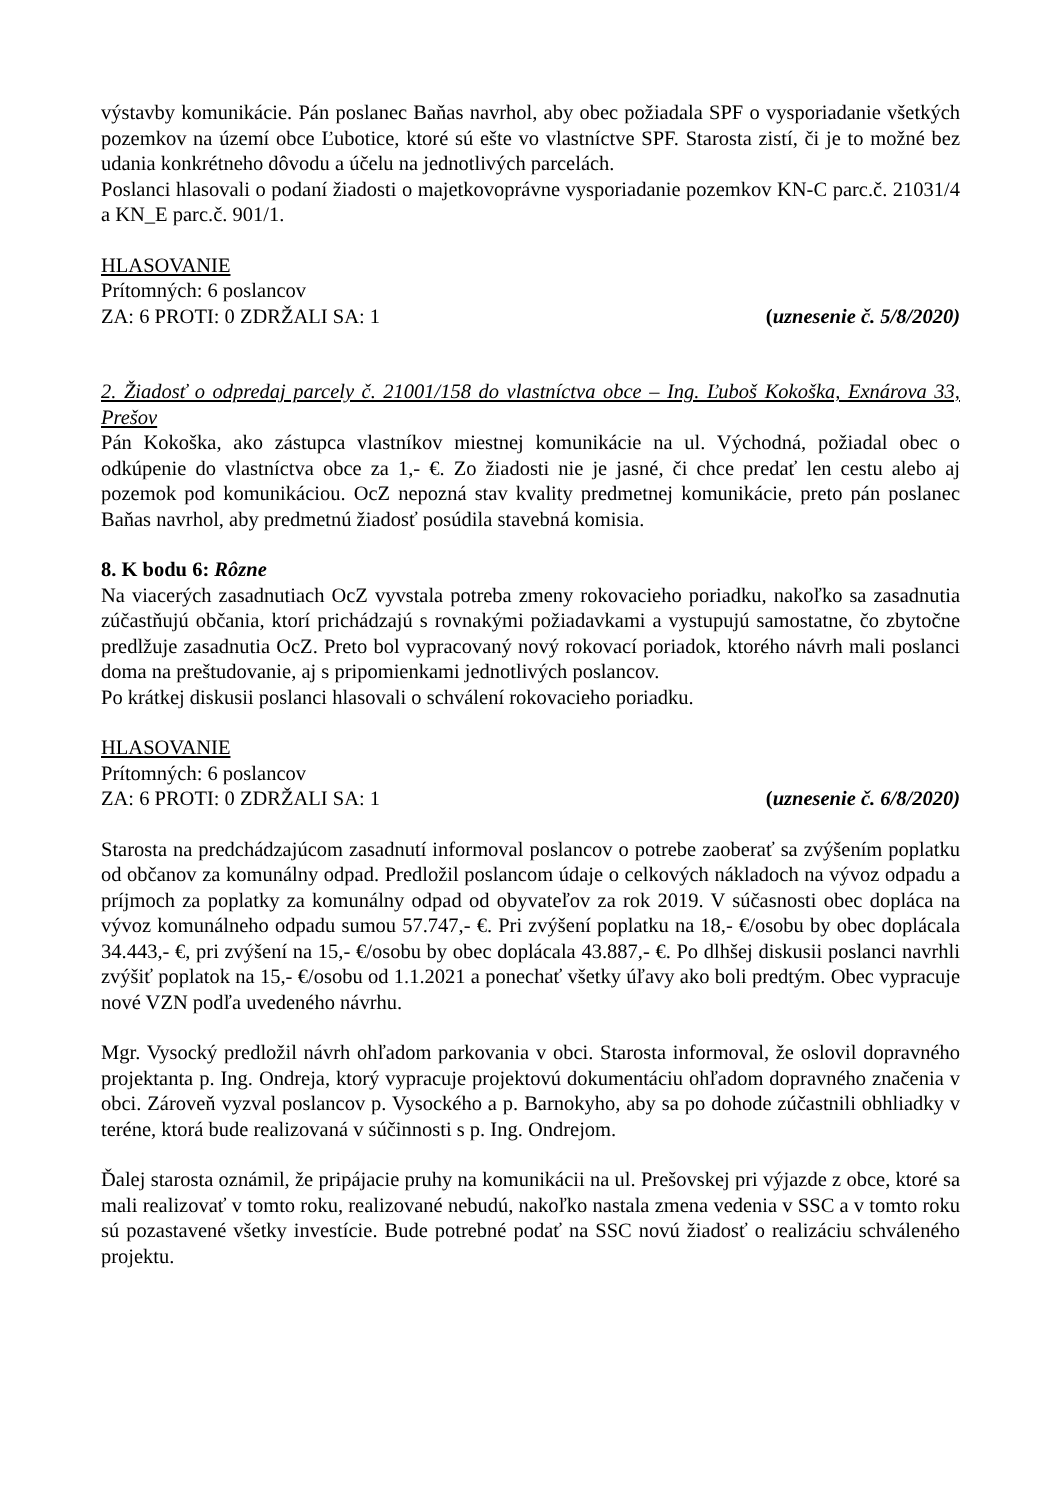výstavby komunikácie. Pán poslanec Baňas navrhol, aby obec požiadala SPF o vysporiadanie všetkých pozemkov na území obce Ľubotice, ktoré sú ešte vo vlastníctve SPF. Starosta zistí, či je to možné bez udania konkrétneho dôvodu a účelu na jednotlivých parcelách.
Poslanci hlasovali o podaní žiadosti o majetkovoprávne vysporiadanie pozemkov KN-C parc.č. 21031/4 a KN_E parc.č. 901/1.
HLASOVANIE
Prítomných: 6 poslancov
ZA: 6 PROTI: 0 ZDRŽALI SA: 1 (uznesenie č. 5/8/2020)
2. Žiadosť o odpredaj parcely č. 21001/158 do vlastníctva obce – Ing. Ľuboš Kokoška, Exnárova 33, Prešov
Pán Kokoška, ako zástupca vlastníkov miestnej komunikácie na ul. Východná, požiadal obec o odkúpenie do vlastníctva obce za 1,- €. Zo žiadosti nie je jasné, či chce predať len cestu alebo aj pozemok pod komunikáciou. OcZ nepozná stav kvality predmetnej komunikácie, preto pán poslanec Baňas navrhol, aby predmetnú žiadosť posúdila stavebná komisia.
8. K bodu 6: Rôzne
Na viacerých zasadnutiach OcZ vyvstala potreba zmeny rokovacieho poriadku, nakoľko sa zasadnutia zúčastňujú občania, ktorí prichádzajú s rovnakými požiadavkami a vystupujú samostatne, čo zbytočne predlžuje zasadnutia OcZ. Preto bol vypracovaný nový rokovací poriadok, ktorého návrh mali poslanci doma na preštudovanie, aj s pripomienkami jednotlivých poslancov.
Po krátkej diskusii poslanci hlasovali o schválení rokovacieho poriadku.
HLASOVANIE
Prítomných: 6 poslancov
ZA: 6 PROTI: 0 ZDRŽALI SA: 1 (uznesenie č. 6/8/2020)
Starosta na predchádzajúcom zasadnutí informoval poslancov o potrebe zaoberať sa zvýšením poplatku od občanov za komunálny odpad. Predložil poslancom údaje o celkových nákladoch na vývoz odpadu a príjmoch za poplatky za komunálny odpad od obyvateľov za rok 2019. V súčasnosti obec dopláca na vývoz komunálneho odpadu sumou 57.747,- €. Pri zvýšení poplatku na 18,- €/osobu by obec doplácala 34.443,- €, pri zvýšení na 15,- €/osobu by obec doplácala 43.887,- €. Po dlhšej diskusii poslanci navrhli zvýšiť poplatok na 15,- €/osobu od 1.1.2021 a ponechať všetky úľavy ako boli predtým. Obec vypracuje nové VZN podľa uvedeného návrhu.
Mgr. Vysocký predložil návrh ohľadom parkovania v obci. Starosta informoval, že oslovil dopravného projektanta p. Ing. Ondreja, ktorý vypracuje projektovú dokumentáciu ohľadom dopravného značenia v obci. Zároveň vyzval poslancov p. Vysockého a p. Barnokyho, aby sa po dohode zúčastnili obhliadky v teréne, ktorá bude realizovaná v súčinnosti s p. Ing. Ondrejom.
Ďalej starosta oznámil, že pripájacie pruhy na komunikácii na ul. Prešovskej pri výjazde z obce, ktoré sa mali realizovať v tomto roku, realizované nebudú, nakoľko nastala zmena vedenia v SSC a v tomto roku sú pozastavené všetky investície. Bude potrebné podať na SSC novú žiadosť o realizáciu schváleného projektu.